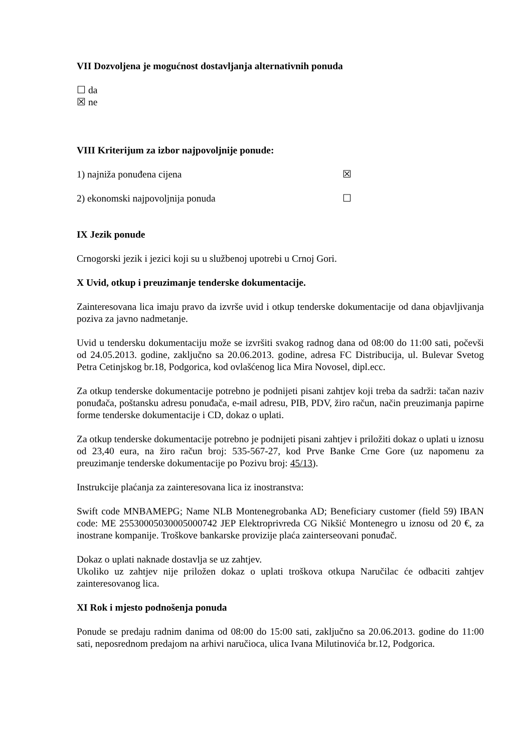VII Dozvoljena je mogućnost dostavljanja alternativnih ponuda
☐ da
☒ ne
VIII Kriterijum za izbor najpovoljnije ponude:
1) najniža ponuđena cijena ☒
2) ekonomski najpovoljnija ponuda ☐
IX Jezik ponude
Crnogorski jezik i jezici koji su u službenoj upotrebi u Crnoj Gori.
X Uvid, otkup i preuzimanje tenderske dokumentacije.
Zainteresovana lica imaju pravo da izvrše uvid i otkup tenderske dokumentacije od dana objavljivanja poziva za javno nadmetanje.
Uvid u tendersku dokumentaciju može se izvršiti svakog radnog dana od 08:00 do 11:00 sati, počevši od 24.05.2013. godine, zaključno sa 20.06.2013. godine, adresa FC Distribucija, ul. Bulevar Svetog Petra Cetinjskog br.18, Podgorica, kod ovlašćenog lica Mira Novosel, dipl.ecc.
Za otkup tenderske dokumentacije potrebno je podnijeti pisani zahtjev koji treba da sadrži: tačan naziv ponuđača, poštansku adresu ponuđača, e-mail adresu, PIB, PDV, žiro račun, način preuzimanja papirne forme tenderske dokumentacije i CD, dokaz o uplati.
Za otkup tenderske dokumentacije potrebno je podnijeti pisani zahtjev i priložiti dokaz o uplati u iznosu od 23,40 eura, na žiro račun broj: 535-567-27, kod Prve Banke Crne Gore (uz napomenu za preuzimanje tenderske dokumentacije po Pozivu broj: 45/13).
Instrukcije plaćanja za zainteresovana lica iz inostranstva:
Swift code MNBAMEPG; Name NLB Montenegrobanka AD; Beneficiary customer (field 59) IBAN code: ME 25530005030005000742 JEP Elektroprivreda CG Nikšić Montenegro u iznosu od 20 €, za inostrane kompanije. Troškove bankarske provizije plaća zainterseovani ponuđač.
Dokaz o uplati naknade dostavlja se uz zahtjev.
Ukoliko uz zahtjev nije priložen dokaz o uplati troškova otkupa Naručilac će odbaciti zahtjev zainteresovanog lica.
XI Rok i mjesto podnošenja ponuda
Ponude se predaju radnim danima od 08:00 do 15:00 sati, zaključno sa 20.06.2013. godine do 11:00 sati, neposrednom predajom na arhivi naručioca, ulica Ivana Milutinovića br.12, Podgorica.